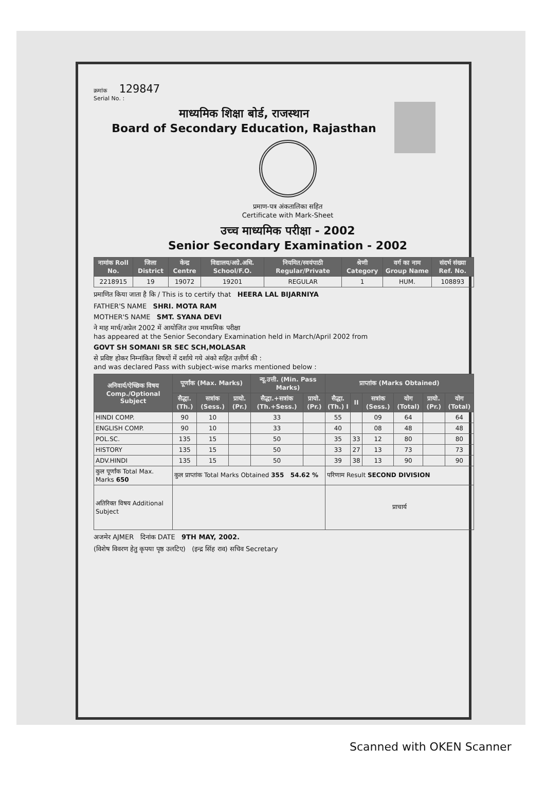क्रमांक 129847
Serial No. :
माध्यमिक शिक्षा बोर्ड, राजस्थान
Board of Secondary Education, Rajasthan
प्रमाण-पत्र अंकतालिका सहित
Certificate with Mark-Sheet
उच्च माध्यमिक परीक्षा - 2002
Senior Secondary Examination - 2002
| नामांक Roll No. | जिला District | केन्द्र Centre | विद्यालय/अग्रे.अधि. School/F.O. | नियमित/स्वयंपाठी Regular/Private | श्रेणी Category | वर्ग का नाम Group Name | संदर्भ संख्या Ref. No. |
| --- | --- | --- | --- | --- | --- | --- | --- |
| 2218915 | 19 | 19072 | 19201 | REGULAR | 1 | HUM. | 108893 |
प्रमाणित किया जाता है कि / This is to certify that HEERA LAL BIJARNIYA
FATHER'S NAME SHRI. MOTA RAM
MOTHER'S NAME SMT. SYANA DEVI
ने माह मार्च/अप्रेल 2002 में आयोजित उच्च माध्यमिक परीक्षा
has appeared at the Senior Secondary Examination held in March/April 2002 from
GOVT SH SOMANI SR SEC SCH,MOLASAR
से प्रविष्ट होकर निम्नांकित विषयों में दर्शाये गये अंको सहित उत्तीर्ण की :
and was declared Pass with subject-wise marks mentioned below :
| अनिवार्य/ऐच्छिक विषय Comp./Optional Subject | पूर्णांक (Max. Marks) | | | न्यू.उत्ती. (Min. Pass Marks) | | प्राप्तांक (Marks Obtained) | | | | | |
| --- | --- | --- | --- | --- | --- | --- | --- | --- | --- | --- | --- |
| | सैद्धा. (Th.) | सत्रांक (Sess.) | प्रायो. (Pr.) | सैद्धा.+सत्रांक (Th.+Sess.) | प्रायो. (Pr.) | सैद्धा. (Th.) I | II | सत्रांक (Sess.) | योग (Total) | प्रायो. (Pr.) | योग (Total) |
| HINDI COMP. | 90 | 10 | | 33 | | 55 | | 09 | 64 | | 64 |
| ENGLISH COMP. | 90 | 10 | | 33 | | 40 | | 08 | 48 | | 48 |
| POL.SC. | 135 | 15 | | 50 | | 35 | 33 | 12 | 80 | | 80 |
| HISTORY | 135 | 15 | | 50 | | 33 | 27 | 13 | 73 | | 73 |
| ADV.HINDI | 135 | 15 | | 50 | | 39 | 38 | 13 | 90 | | 90 |
| कुल पूर्णांक Total Max. Marks 650 | कुल प्राप्तांक Total Marks Obtained 355 54.62 % | | | | | परिणाम Result SECOND DIVISION | | | | | |
| अतिरिक्त विषय Additional Subject | | | | | | प्राचार्य | | | | | |
अजमेर AJMER दिनांक DATE 9TH MAY, 2002.
(विशेष विवरण हेतु कृपया पृष्ठ उलटिए) (इन्द्र सिंह राव) सचिव Secretary
Scanned with OKEN Scanner